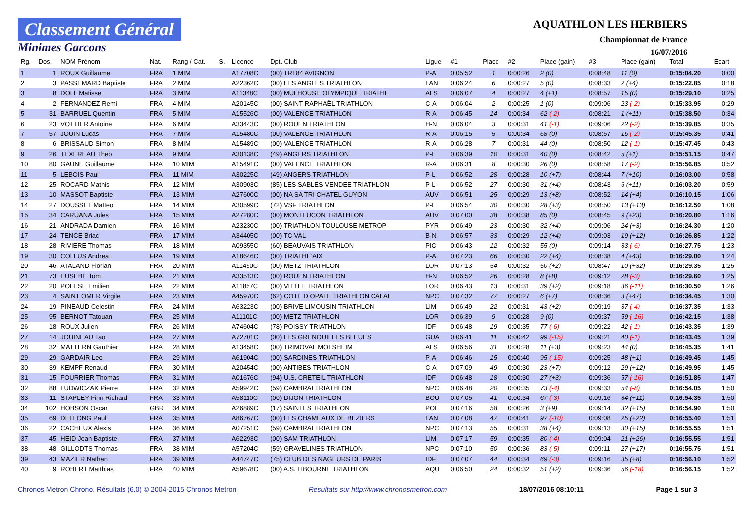Classement Général
Minimes Garcons
AQUATHLON LES HERBIERS
Championnat de France
16/07/2016
| Rg. | Dos. | NOM Prénom | Nat. | Rang / Cat. | S. | Licence | Dpt. Club | Ligue | #1 | Place | #2 | Place (gain) | #3 | Place (gain) | Total | Ecart |
| --- | --- | --- | --- | --- | --- | --- | --- | --- | --- | --- | --- | --- | --- | --- | --- | --- |
| 1 | 1 | ROUX Guillaume | FRA | 1 MIM | | A17708C | (00) TRI 84 AVIGNON | P-A | 0:05:52 | 1 | 0:00:26 | 2 (0) | 0:08:48 | 11 (0) | 0:15:04.20 | 0:00 |
| 2 | 3 | PASSEMARD Baptiste | FRA | 2 MIM | | A22362C | (00) LES ANGLES TRIATHLON | LAN | 0:06:24 | 6 | 0:00:27 | 5 (0) | 0:08:33 | 2 (+4) | 0:15:22.85 | 0:18 |
| 3 | 8 | DOLL Matisse | FRA | 3 MIM | | A11348C | (00) MULHOUSE OLYMPIQUE TRIATHL | ALS | 0:06:07 | 4 | 0:00:27 | 4 (+1) | 0:08:57 | 15 (0) | 0:15:29.10 | 0:25 |
| 4 | 2 | FERNANDEZ Remi | FRA | 4 MIM | | A20145C | (00) SAINT-RAPHAËL TRIATHLON | C-A | 0:06:04 | 2 | 0:00:25 | 1 (0) | 0:09:06 | 23 (-2) | 0:15:33.95 | 0:29 |
| 5 | 31 | BARRUEL Quentin | FRA | 5 MIM | | A15526C | (00) VALENCE TRIATHLON | R-A | 0:06:45 | 14 | 0:00:34 | 62 (-2) | 0:08:21 | 1 (+11) | 0:15:38.50 | 0:34 |
| 6 | 23 | VOTTIER Antoine | FRA | 6 MIM | | A33443C | (00) ROUEN TRIATHLON | H-N | 0:06:04 | 3 | 0:00:31 | 41 (-1) | 0:09:06 | 22 (-2) | 0:15:39.85 | 0:35 |
| 7 | 57 | JOUIN Lucas | FRA | 7 MIM | | A15480C | (00) VALENCE TRIATHLON | R-A | 0:06:15 | 5 | 0:00:34 | 68 (0) | 0:08:57 | 16 (-2) | 0:15:45.35 | 0:41 |
| 8 | 6 | BRISSAUD Simon | FRA | 8 MIM | | A15489C | (00) VALENCE TRIATHLON | R-A | 0:06:28 | 7 | 0:00:31 | 44 (0) | 0:08:50 | 12 (-1) | 0:15:47.45 | 0:43 |
| 9 | 26 | TEXEREAU Theo | FRA | 9 MIM | | A30138C | (49) ANGERS TRIATHLON | P-L | 0:06:39 | 10 | 0:00:31 | 40 (0) | 0:08:42 | 5 (+1) | 0:15:51.15 | 0:47 |
| 10 | 80 | GAUNE Guillaume | FRA | 10 MIM | | A15491C | (00) VALENCE TRIATHLON | R-A | 0:06:31 | 8 | 0:00:30 | 26 (0) | 0:08:58 | 17 (-2) | 0:15:56.85 | 0:52 |
| 11 | 5 | LEBOIS Paul | FRA | 11 MIM | | A30225C | (49) ANGERS TRIATHLON | P-L | 0:06:52 | 28 | 0:00:28 | 10 (+7) | 0:08:44 | 7 (+10) | 0:16:03.00 | 0:58 |
| 12 | 25 | ROCARD Mathis | FRA | 12 MIM | | A30903C | (85) LES SABLES VENDEE TRIATHLON | P-L | 0:06:52 | 27 | 0:00:30 | 31 (+4) | 0:08:43 | 6 (+11) | 0:16:03.20 | 0:59 |
| 13 | 10 | MASSOT Baptiste | FRA | 13 MIM | | A27600C | (00) NA SA TRI CHATEL GUYON | AUV | 0:06:51 | 25 | 0:00:29 | 13 (+8) | 0:08:52 | 14 (+4) | 0:16:10.15 | 1:06 |
| 14 | 27 | DOUSSET Matteo | FRA | 14 MIM | | A30599C | (72) VSF TRIATHLON | P-L | 0:06:54 | 30 | 0:00:30 | 28 (+3) | 0:08:50 | 13 (+13) | 0:16:12.50 | 1:08 |
| 15 | 34 | CARUANA Jules | FRA | 15 MIM | | A27280C | (00) MONTLUCON TRIATHLON | AUV | 0:07:00 | 38 | 0:00:38 | 85 (0) | 0:08:45 | 9 (+23) | 0:16:20.80 | 1:16 |
| 16 | 21 | ANDRADA Damien | FRA | 16 MIM | | A23230C | (00) TRIATHLON TOULOUSE METROP | PYR | 0:06:49 | 23 | 0:00:30 | 32 (+4) | 0:09:06 | 24 (+3) | 0:16:24.30 | 1:20 |
| 17 | 24 | TENCE Briac | FRA | 17 MIM | | A34405C | (00) TC VAL | B-N | 0:06:57 | 33 | 0:00:29 | 12 (+4) | 0:09:03 | 19 (+12) | 0:16:26.85 | 1:22 |
| 18 | 28 | RIVIERE Thomas | FRA | 18 MIM | | A09355C | (60) BEAUVAIS TRIATHLON | PIC | 0:06:43 | 12 | 0:00:32 | 55 (0) | 0:09:14 | 33 (-6) | 0:16:27.75 | 1:23 |
| 19 | 30 | COLLUS Andrea | FRA | 19 MIM | | A18646C | (00) TRIATHL`AIX | P-A | 0:07:23 | 66 | 0:00:30 | 22 (+4) | 0:08:38 | 4 (+43) | 0:16:29.00 | 1:24 |
| 20 | 46 | ATALAND Florian | FRA | 20 MIM | | A11450C | (00) METZ TRIATHLON | LOR | 0:07:13 | 54 | 0:00:32 | 50 (+2) | 0:08:47 | 10 (+32) | 0:16:29.35 | 1:25 |
| 21 | 73 | EUSEBE Tom | FRA | 21 MIM | | A33513C | (00) ROUEN TRIATHLON | H-N | 0:06:52 | 26 | 0:00:28 | 8 (+8) | 0:09:12 | 28 (-3) | 0:16:29.60 | 1:25 |
| 22 | 20 | POLESE Emilien | FRA | 22 MIM | | A11857C | (00) VITTEL TRIATHLON | LOR | 0:06:43 | 13 | 0:00:31 | 39 (+2) | 0:09:18 | 36 (-11) | 0:16:30.50 | 1:26 |
| 23 | 4 | SAINT OMER Virgile | FRA | 23 MIM | | A45970C | (62) COTE D OPALE TRIATHLON CALAI | NPC | 0:07:32 | 77 | 0:00:27 | 6 (+7) | 0:08:36 | 3 (+47) | 0:16:34.45 | 1:30 |
| 24 | 19 | PINEAUD Celestin | FRA | 24 MIM | | A63223C | (00) BRIVE LIMOUSIN TRIATHLON | LIM | 0:06:49 | 22 | 0:00:31 | 43 (+2) | 0:09:19 | 37 (-4) | 0:16:37.35 | 1:33 |
| 25 | 95 | BERNOT Tatouan | FRA | 25 MIM | | A11101C | (00) METZ TRIATHLON | LOR | 0:06:39 | 9 | 0:00:28 | 9 (0) | 0:09:37 | 59 (-16) | 0:16:42.15 | 1:38 |
| 26 | 18 | ROUX Julien | FRA | 26 MIM | | A74604C | (78) POISSY TRIATHLON | IDF | 0:06:48 | 19 | 0:00:35 | 77 (-6) | 0:09:22 | 42 (-1) | 0:16:43.35 | 1:39 |
| 27 | 14 | JOUINEAU Tao | FRA | 27 MIM | | A72701C | (00) LES GRENOUILLES BLEUES | GUA | 0:06:41 | 11 | 0:00:42 | 99 (-15) | 0:09:21 | 40 (-1) | 0:16:43.45 | 1:39 |
| 28 | 32 | MATTERN Gauthier | FRA | 28 MIM | | A13458C | (00) TRIMOVAL MOLSHEIM | ALS | 0:06:56 | 31 | 0:00:28 | 11 (+3) | 0:09:23 | 44 (0) | 0:16:45.35 | 1:41 |
| 29 | 29 | GARDAIR Leo | FRA | 29 MIM | | A61904C | (00) SARDINES TRIATHLON | P-A | 0:06:46 | 15 | 0:00:40 | 95 (-15) | 0:09:25 | 48 (+1) | 0:16:49.45 | 1:45 |
| 30 | 39 | KEMPF Renaud | FRA | 30 MIM | | A20454C | (00) ANTIBES TRIATHLON | C-A | 0:07:09 | 49 | 0:00:30 | 23 (+7) | 0:09:12 | 29 (+12) | 0:16:49.95 | 1:45 |
| 31 | 15 | FOURRIER Thomas | FRA | 31 MIM | | A01676C | (94) U.S. CRETEIL TRIATHLON | IDF | 0:06:48 | 18 | 0:00:30 | 27 (+3) | 0:09:36 | 57 (-16) | 0:16:51.85 | 1:47 |
| 32 | 88 | LUDWICZAK Pierre | FRA | 32 MIM | | A59942C | (59) CAMBRAI TRIATHLON | NPC | 0:06:48 | 20 | 0:00:35 | 73 (-4) | 0:09:33 | 54 (-8) | 0:16:54.05 | 1:50 |
| 33 | 11 | STAPLEY Finn Richard | FRA | 33 MIM | | A58110C | (00) DIJON TRIATHLON | BOU | 0:07:05 | 41 | 0:00:34 | 67 (-3) | 0:09:16 | 34 (+11) | 0:16:54.35 | 1:50 |
| 34 | 102 | HOBSON Oscar | GBR | 34 MIM | | A26889C | (17) SAINTES TRIATHLON | POI | 0:07:16 | 58 | 0:00:26 | 3 (+9) | 0:09:14 | 32 (+15) | 0:16:54.90 | 1:50 |
| 35 | 69 | DELLONG Paul | FRA | 35 MIM | | A86767C | (00) LES CHAMEAUX DE BEZIERS | LAN | 0:07:08 | 47 | 0:00:41 | 97 (-10) | 0:09:08 | 25 (+22) | 0:16:55.40 | 1:51 |
| 36 | 22 | CACHEUX Alexis | FRA | 36 MIM | | A07251C | (59) CAMBRAI TRIATHLON | NPC | 0:07:13 | 55 | 0:00:31 | 38 (+4) | 0:09:13 | 30 (+15) | 0:16:55.55 | 1:51 |
| 37 | 45 | HEID Jean Baptiste | FRA | 37 MIM | | A62293C | (00) SAM TRIATHLON | LIM | 0:07:17 | 59 | 0:00:35 | 80 (-4) | 0:09:04 | 21 (+26) | 0:16:55.55 | 1:51 |
| 38 | 48 | GILLODTS Thomas | FRA | 38 MIM | | A57204C | (59) GRAVELINES TRIATHLON | NPC | 0:07:10 | 50 | 0:00:36 | 83 (-5) | 0:09:11 | 27 (+17) | 0:16:55.75 | 1:51 |
| 39 | 43 | MAZIER Nathan | FRA | 39 MIM | | A44747C | (75) CLUB DES NAGEURS DE PARIS | IDF | 0:07:07 | 44 | 0:00:34 | 69 (-3) | 0:09:16 | 35 (+8) | 0:16:56.10 | 1:52 |
| 40 | 9 | ROBERT Matthias | FRA | 40 MIM | | A59678C | (00) A.S. LIBOURNE TRIATHLON | AQU | 0:06:50 | 24 | 0:00:32 | 51 (+2) | 0:09:36 | 56 (-18) | 0:16:56.15 | 1:52 |
Chronos Metron Chrono. Résultats (6.0) © 2004-2015 Chronos Metron Resultats sur http://www.chronosmetron.com 18/07/2016 08:10:11 Page 1 sur 3